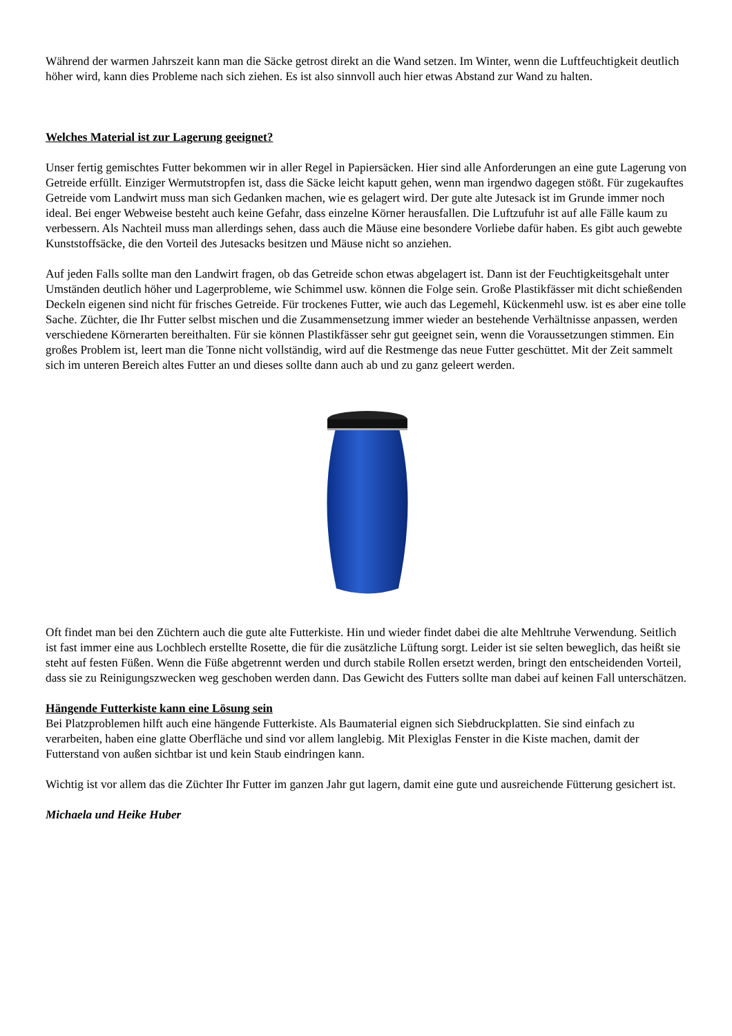Während der warmen Jahrszeit kann man die Säcke getrost direkt an die Wand setzen. Im Winter, wenn die Luftfeuchtigkeit deutlich höher wird, kann dies Probleme nach sich ziehen. Es ist also sinnvoll auch hier etwas Abstand zur Wand zu halten.
Welches Material ist zur Lagerung geeignet?
Unser fertig gemischtes Futter bekommen wir in aller Regel in Papiersäcken. Hier sind alle Anforderungen an eine gute Lagerung von Getreide erfüllt. Einziger Wermutstropfen ist, dass die Säcke leicht kaputt gehen, wenn man irgendwo dagegen stößt. Für zugekauftes Getreide vom Landwirt muss man sich Gedanken machen, wie es gelagert wird. Der gute alte Jutesack ist im Grunde immer noch ideal. Bei enger Webweise besteht auch keine Gefahr, dass einzelne Körner herausfallen. Die Luftzufuhr ist auf alle Fälle kaum zu verbessern. Als Nachteil muss man allerdings sehen, dass auch die Mäuse eine besondere Vorliebe dafür haben. Es gibt auch gewebte Kunststoffsäcke, die den Vorteil des Jutesacks besitzen und Mäuse nicht so anziehen.
Auf jeden Falls sollte man den Landwirt fragen, ob das Getreide schon etwas abgelagert ist. Dann ist der Feuchtigkeitsgehalt unter Umständen deutlich höher und Lagerprobleme, wie Schimmel usw. können die Folge sein. Große Plastikfässer mit dicht schießenden Deckeln eigenen sind nicht für frisches Getreide. Für trockenes Futter, wie auch das Legemehl, Kückenmehl usw. ist es aber eine tolle Sache. Züchter, die Ihr Futter selbst mischen und die Zusammensetzung immer wieder an bestehende Verhältnisse anpassen, werden verschiedene Körnerarten bereithalten. Für sie können Plastikfässer sehr gut geeignet sein, wenn die Voraussetzungen stimmen. Ein großes Problem ist, leert man die Tonne nicht vollständig, wird auf die Restmenge das neue Futter geschüttet. Mit der Zeit sammelt sich im unteren Bereich altes Futter an und dieses sollte dann auch ab und zu ganz geleert werden.
Oft findet man bei den Züchtern auch die gute alte Futterkiste. Hin und wieder findet dabei die alte Mehltruhe Verwendung. Seitlich ist fast immer eine aus Lochblech erstellte Rosette, die für die zusätzliche Lüftung sorgt. Leider ist sie selten beweglich, das heißt sie steht auf festen Füßen. Wenn die Füße abgetrennt werden und durch stabile Rollen ersetzt werden, bringt den entscheidenden Vorteil, dass sie zu Reinigungszwecken weg geschoben werden dann. Das Gewicht des Futters sollte man dabei auf keinen Fall unterschätzen.
Hängende Futterkiste kann eine Lösung sein
Bei Platzproblemen hilft auch eine hängende Futterkiste. Als Baumaterial eignen sich Siebdruckplatten. Sie sind einfach zu verarbeiten, haben eine glatte Oberfläche und sind vor allem langlebig. Mit Plexiglas Fenster in die Kiste machen, damit der Futterstand von außen sichtbar ist und kein Staub eindringen kann.
Wichtig ist vor allem das die Züchter Ihr Futter im ganzen Jahr gut lagern, damit eine gute und ausreichende Fütterung gesichert ist.
Michaela und Heike Huber